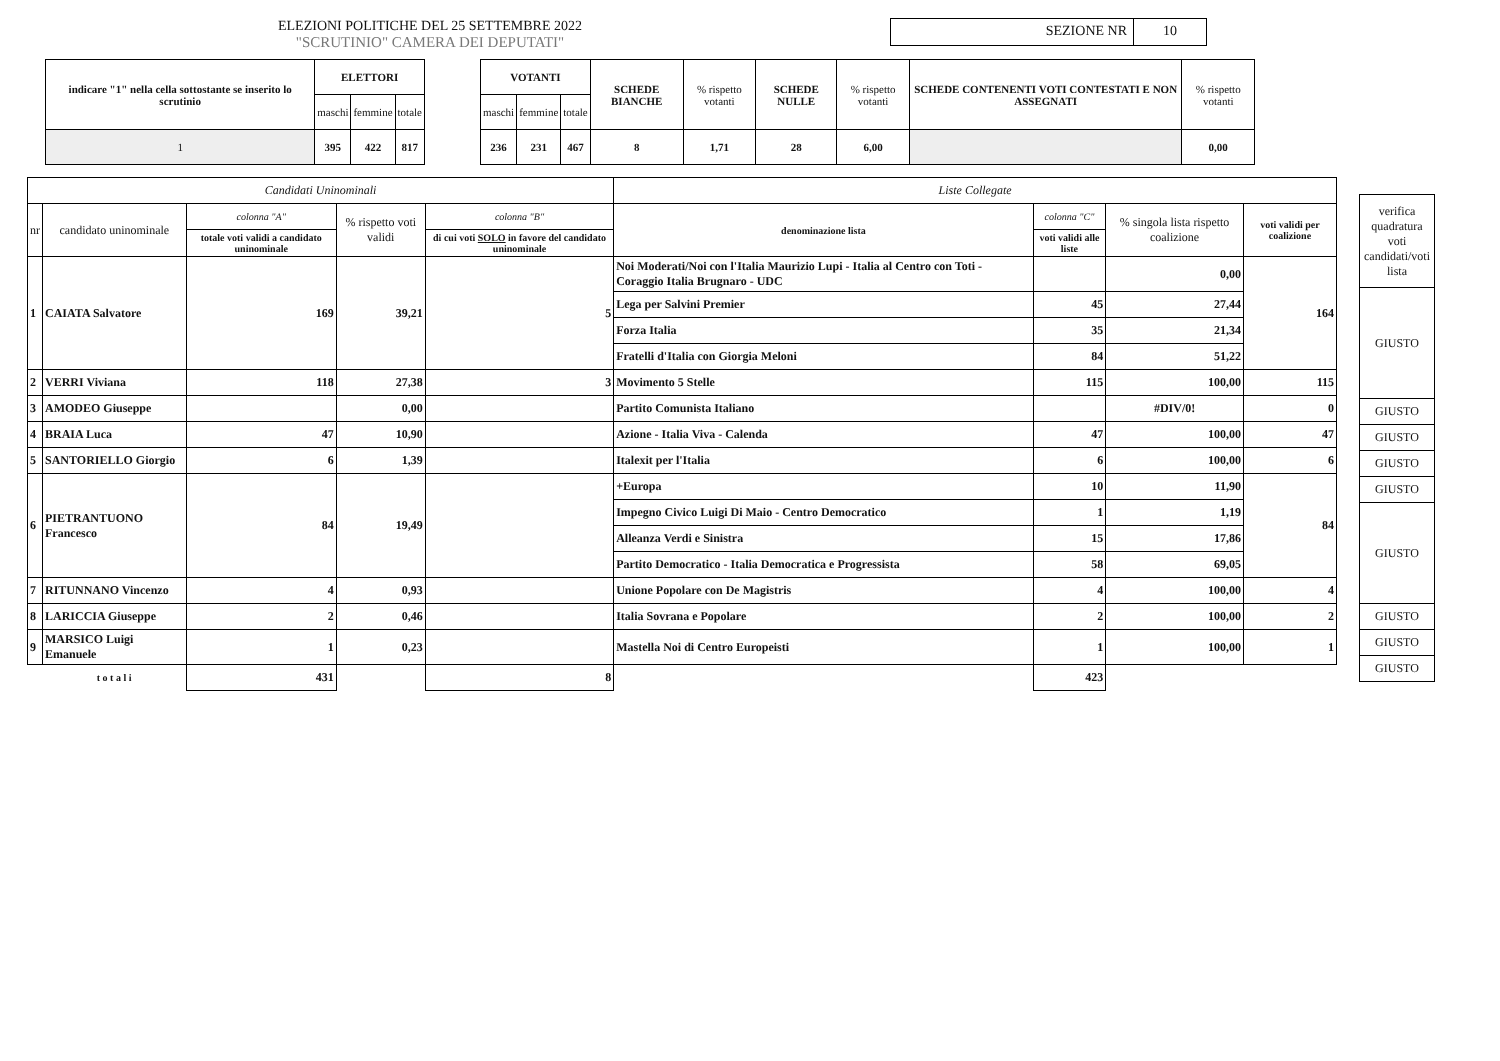ELEZIONI POLITICHE DEL 25 SETTEMBRE 2022
"SCRUTINIO" CAMERA DEI DEPUTATI"
SEZIONE NR 10
| indicare "1" nella cella sottostante se inserito lo scrutinio | ELETTORI | | |
| --- | --- | --- | --- |
| | maschi | femmine | totale |
| 1 | 395 | 422 | 817 |
| VOTANTI | | | SCHEDE BIANCHE | % rispetto votanti | SCHEDE NULLE | % rispetto votanti | SCHEDE CONTENENTI VOTI CONTESTATI E NON ASSEGNATI | % rispetto votanti |
| maschi | femmine | totale | | | | | | |
| 236 | 231 | 467 | 8 | 1,71 | 28 | 6,00 | | 0,00 |
| Candidati Uninominali | | | | | Liste Collegate | | | |
| --- | --- | --- | --- | --- | --- | --- | --- | --- |
| nr | candidato uninominale | colonna "A" | % rispetto voti validi | colonna "B" | denominazione lista | colonna "C" | % singola lista rispetto coalizione | voti validi per coalizione |
| | | totale voti validi a candidato uninominale | | di cui voti SOLO in favore del candidato uninominale | | voti validi alle liste | | |
| 1 | CAIATA Salvatore | 169 | 39,21 | 5 | Noi Moderati/Noi con l'Italia Maurizio Lupi - Italia al Centro con Toti - Coraggio Italia Brugnaro - UDC | | 0,00 | 164 |
| | | | | | Lega per Salvini Premier | 45 | 27,44 | |
| | | | | | Forza Italia | 35 | 21,34 | |
| | | | | | Fratelli d'Italia con Giorgia Meloni | 84 | 51,22 | |
| 2 | VERRI Viviana | 118 | 27,38 | 3 | Movimento 5 Stelle | 115 | 100,00 | 115 |
| 3 | AMODEO Giuseppe | | 0,00 | | Partito Comunista Italiano | | #DIV/0! | 0 |
| 4 | BRAIA Luca | 47 | 10,90 | | Azione - Italia Viva - Calenda | 47 | 100,00 | 47 |
| 5 | SANTORIELLO Giorgio | 6 | 1,39 | | Italexit per l'Italia | 6 | 100,00 | 6 |
| 6 | PIETRANTUONO Francesco | 84 | 19,49 | | +Europa | 10 | 11,90 | 84 |
| | | | | | Impegno Civico Luigi Di Maio - Centro Democratico | 1 | 1,19 | |
| | | | | | Alleanza Verdi e Sinistra | 15 | 17,86 | |
| | | | | | Partito Democratico - Italia Democratica e Progressista | 58 | 69,05 | |
| 7 | RITUNNANO Vincenzo | 4 | 0,93 | | Unione Popolare con De Magistris | 4 | 100,00 | 4 |
| 8 | LARICCIA Giuseppe | 2 | 0,46 | | Italia Sovrana e Popolare | 2 | 100,00 | 2 |
| 9 | MARSICO Luigi Emanuele | 1 | 0,23 | | Mastella Noi di Centro Europeisti | 1 | 100,00 | 1 |
| | t o t a l i | 431 | | 8 | | 423 | | |
| verifica quadratura voti candidati/voti lista |
| GIUSTO |
| GIUSTO |
| GIUSTO |
| GIUSTO |
| GIUSTO |
| GIUSTO |
| GIUSTO |
| GIUSTO |
| GIUSTO |